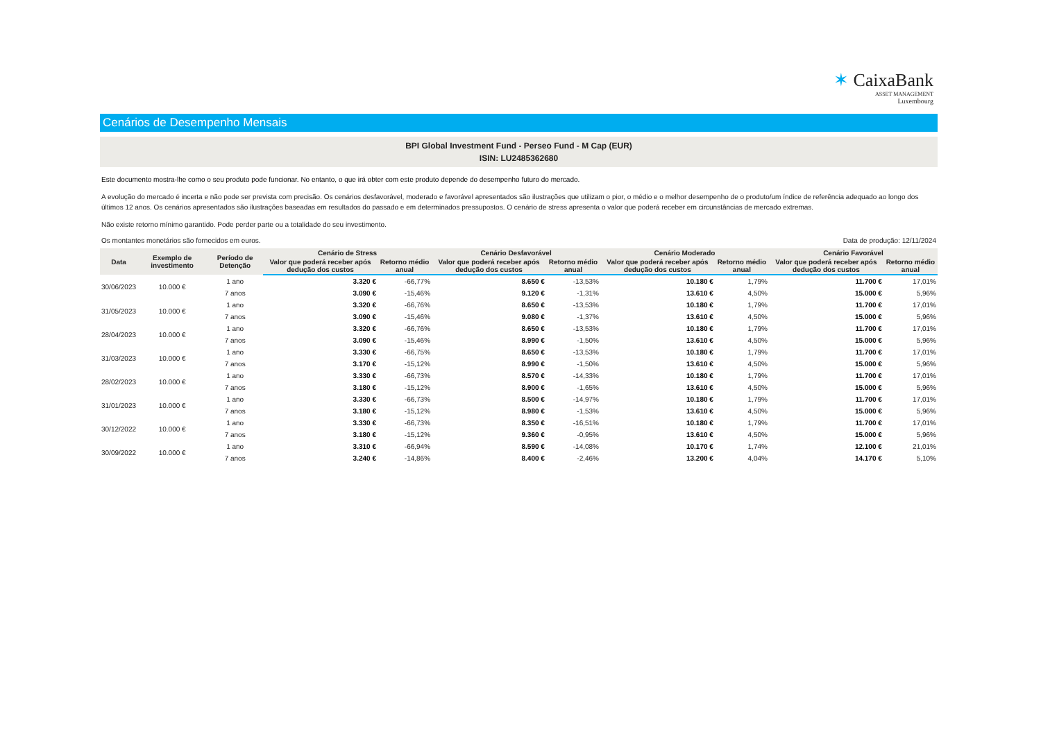✶ CaixaBank
ASSET MANAGEMENT
Luxembourg
Cenários de Desempenho Mensais
BPI Global Investment Fund - Perseo Fund - M Cap (EUR)
ISIN: LU2485362680
Este documento mostra-lhe como o seu produto pode funcionar. No entanto, o que irá obter com este produto depende do desempenho futuro do mercado.
A evolução do mercado é incerta e não pode ser prevista com precisão. Os cenários desfavorável, moderado e favorável apresentados são ilustrações que utilizam o pior, o médio e o melhor desempenho de o produto/um índice de referência adequado ao longo dos últimos 12 anos. Os cenários apresentados são ilustrações baseadas em resultados do passado e em determinados pressupostos. O cenário de stress apresenta o valor que poderá receber em circunstâncias de mercado extremas.
Não existe retorno mínimo garantido. Pode perder parte ou a totalidade do seu investimento.
Os montantes monetários são fornecidos em euros. Data de produção: 12/11/2024
| Data | Exemplo de investimento | Período de Detenção | Cenário de Stress | | Cenário Desfavorável | | Cenário Moderado | | Cenário Favorável | |
| --- | --- | --- | --- | --- | --- | --- | --- | --- | --- | --- |
| | | | Valor que poderá receber após dedução dos custos | Retorno médio anual | Valor que poderá receber após dedução dos custos | Retorno médio anual | Valor que poderá receber após dedução dos custos | Retorno médio anual | Valor que poderá receber após dedução dos custos | Retorno médio anual |
| 30/06/2023 | 10.000 € | 1 ano | 3.320 € | -66,77% | 8.650 € | -13,53% | 10.180 € | 1,79% | 11.700 € | 17,01% |
| | | 7 anos | 3.090 € | -15,46% | 9.120 € | -1,31% | 13.610 € | 4,50% | 15.000 € | 5,96% |
| 31/05/2023 | 10.000 € | 1 ano | 3.320 € | -66,76% | 8.650 € | -13,53% | 10.180 € | 1,79% | 11.700 € | 17,01% |
| | | 7 anos | 3.090 € | -15,46% | 9.080 € | -1,37% | 13.610 € | 4,50% | 15.000 € | 5,96% |
| 28/04/2023 | 10.000 € | 1 ano | 3.320 € | -66,76% | 8.650 € | -13,53% | 10.180 € | 1,79% | 11.700 € | 17,01% |
| | | 7 anos | 3.090 € | -15,46% | 8.990 € | -1,50% | 13.610 € | 4,50% | 15.000 € | 5,96% |
| 31/03/2023 | 10.000 € | 1 ano | 3.330 € | -66,75% | 8.650 € | -13,53% | 10.180 € | 1,79% | 11.700 € | 17,01% |
| | | 7 anos | 3.170 € | -15,12% | 8.990 € | -1,50% | 13.610 € | 4,50% | 15.000 € | 5,96% |
| 28/02/2023 | 10.000 € | 1 ano | 3.330 € | -66,73% | 8.570 € | -14,33% | 10.180 € | 1,79% | 11.700 € | 17,01% |
| | | 7 anos | 3.180 € | -15,12% | 8.900 € | -1,65% | 13.610 € | 4,50% | 15.000 € | 5,96% |
| 31/01/2023 | 10.000 € | 1 ano | 3.330 € | -66,73% | 8.500 € | -14,97% | 10.180 € | 1,79% | 11.700 € | 17,01% |
| | | 7 anos | 3.180 € | -15,12% | 8.980 € | -1,53% | 13.610 € | 4,50% | 15.000 € | 5,96% |
| 30/12/2022 | 10.000 € | 1 ano | 3.330 € | -66,73% | 8.350 € | -16,51% | 10.180 € | 1,79% | 11.700 € | 17,01% |
| | | 7 anos | 3.180 € | -15,12% | 9.360 € | -0,95% | 13.610 € | 4,50% | 15.000 € | 5,96% |
| 30/09/2022 | 10.000 € | 1 ano | 3.310 € | -66,94% | 8.590 € | -14,08% | 10.170 € | 1,74% | 12.100 € | 21,01% |
| | | 7 anos | 3.240 € | -14,86% | 8.400 € | -2,46% | 13.200 € | 4,04% | 14.170 € | 5,10% |